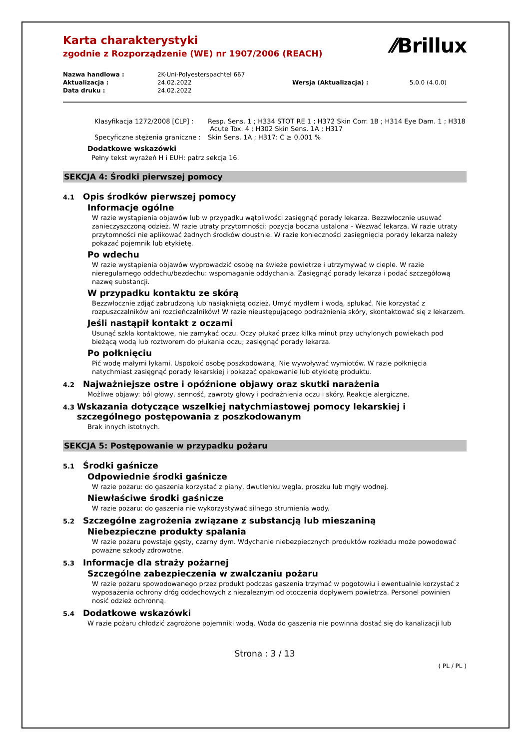⁄⁄Brillux
Karta charakterystyki
zgodnie z Rozporządzenie (WE) nr 1907/2006 (REACH)
| Nazwa handlowa : | 2K-Uni-Polyesterspachtel 667 | | |
| Aktualizacja : | 24.02.2022 | Wersja (Aktualizacja) : | 5.0.0 (4.0.0) |
| Data druku : | 24.02.2022 | | |
| Klasyfikacja 1272/2008 [CLP] : | Resp. Sens. 1 ; H334 STOT RE 1 ; H372 Skin Corr. 1B ; H314 Eye Dam. 1 ; H318 Acute Tox. 4 ; H302 Skin Sens. 1A ; H317 |
| Specyficzne stężenia graniczne : | Skin Sens. 1A ; H317: C ≥ 0,001 % |
Dodatkowe wskazówki
Pełny tekst wyrażeń H i EUH: patrz sekcja 16.
SEKCJA 4: Środki pierwszej pomocy
4.1 Opis środków pierwszej pomocy
Informacje ogólne
W razie wystąpienia objawów lub w przypadku wątpliwości zasięgnąć porady lekarza. Bezzwłocznie usuwać zanieczyszczoną odzież. W razie utraty przytomności: pozycja boczna ustalona - Wezwać lekarza. W razie utraty przytomności nie aplikować żadnych środków doustnie. W razie konieczności zasięgnięcia porady lekarza należy pokazać pojemnik lub etykietę.
Po wdechu
W razie wystąpienia objawów wyprowadzić osobę na świeże powietrze i utrzymywać w cieple. W razie nieregularnego oddechu/bezdechu: wspomaganie oddychania. Zasięgnąć porady lekarza i podać szczegółową nazwę substancji.
W przypadku kontaktu ze skórą
Bezzwłocznie zdjąć zabrudzoną lub nasiąkniętą odzież. Umyć mydłem i wodą, spłukać. Nie korzystać z rozpuszczalników ani rozcieńczalników! W razie nieustępującego podrażnienia skóry, skontaktować się z lekarzem.
Jeśli nastąpił kontakt z oczami
Usunąć szkła kontaktowe, nie zamykać oczu. Oczy płukać przez kilka minut przy uchylonych powiekach pod bieżącą wodą lub roztworem do płukania oczu; zasięgnąć porady lekarza.
Po połknięciu
Pić wodę małymi łykami. Uspokoić osobę poszkodowaną. Nie wywoływać wymiotów. W razie połknięcia natychmiast zasięgnąć porady lekarskiej i pokazać opakowanie lub etykietę produktu.
4.2 Najważniejsze ostre i opóźnione objawy oraz skutki narażenia
Możliwe objawy: ból głowy, senność, zawroty głowy i podrażnienia oczu i skóry. Reakcje alergiczne.
4.3 Wskazania dotyczące wszelkiej natychmiastowej pomocy lekarskiej i szczególnego postępowania z poszkodowanym
Brak innych istotnych.
SEKCJA 5: Postępowanie w przypadku pożaru
5.1 Środki gaśnicze
Odpowiednie środki gaśnicze
W razie pożaru: do gaszenia korzystać z piany, dwutlenku węgla, proszku lub mgły wodnej.
Niewłaściwe środki gaśnicze
W razie pożaru: do gaszenia nie wykorzystywać silnego strumienia wody.
5.2 Szczególne zagrożenia związane z substancją lub mieszaniną
Niebezpieczne produkty spalania
W razie pożaru powstaje gęsty, czarny dym. Wdychanie niebezpiecznych produktów rozkładu może powodować poważne szkody zdrowotne.
5.3 Informacje dla straży pożarnej
Szczególne zabezpieczenia w zwalczaniu pożaru
W razie pożaru spowodowanego przez produkt podczas gaszenia trzymać w pogotowiu i ewentualnie korzystać z wyposażenia ochrony dróg oddechowych z niezależnym od otoczenia dopływem powietrza. Personel powinien nosić odzież ochronną.
5.4 Dodatkowe wskazówki
W razie pożaru chłodzić zagrożone pojemniki wodą. Woda do gaszenia nie powinna dostać się do kanalizacji lub
Strona : 3 / 13
( PL / PL )